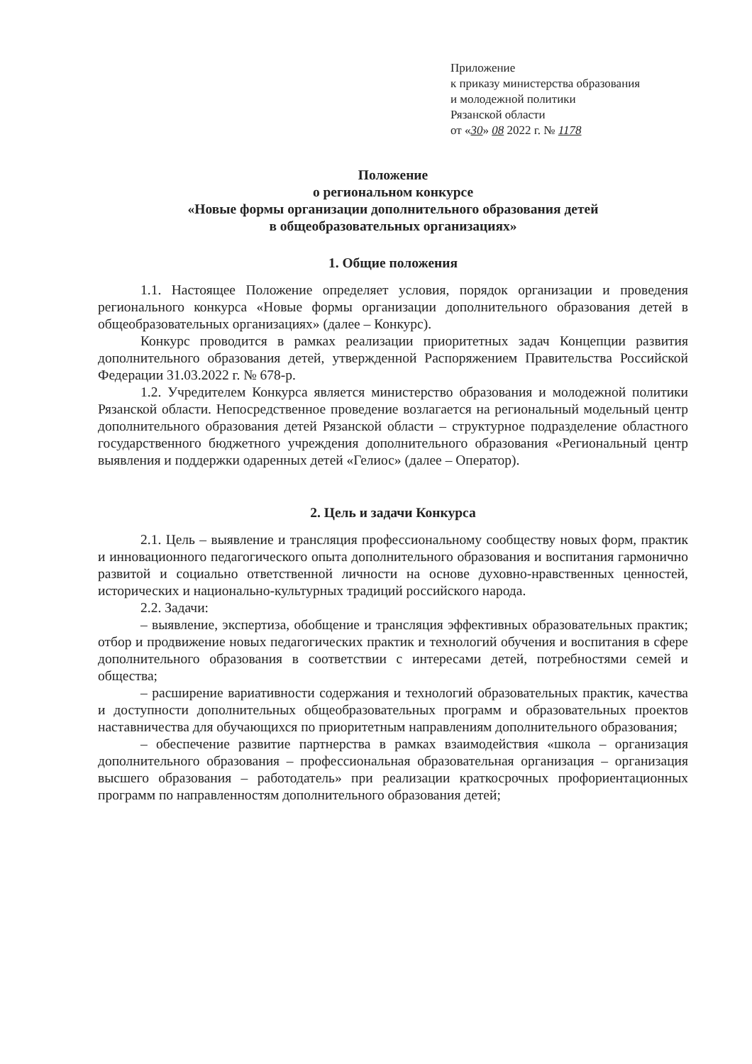Приложение
к приказу министерства образования
и молодежной политики
Рязанской области
от «30» 08 2022 г. № 1178
Положение
о региональном конкурсе
«Новые формы организации дополнительного образования детей
в общеобразовательных организациях»
1. Общие положения
1.1. Настоящее Положение определяет условия, порядок организации и проведения регионального конкурса «Новые формы организации дополнительного образования детей в общеобразовательных организациях» (далее – Конкурс).
Конкурс проводится в рамках реализации приоритетных задач Концепции развития дополнительного образования детей, утвержденной Распоряжением Правительства Российской Федерации 31.03.2022 г. № 678-р.
1.2. Учредителем Конкурса является министерство образования и молодежной политики Рязанской области. Непосредственное проведение возлагается на региональный модельный центр дополнительного образования детей Рязанской области – структурное подразделение областного государственного бюджетного учреждения дополнительного образования «Региональный центр выявления и поддержки одаренных детей «Гелиос» (далее – Оператор).
2. Цель и задачи Конкурса
2.1. Цель – выявление и трансляция профессиональному сообществу новых форм, практик и инновационного педагогического опыта дополнительного образования и воспитания гармонично развитой и социально ответственной личности на основе духовно-нравственных ценностей, исторических и национально-культурных традиций российского народа.
2.2. Задачи:
– выявление, экспертиза, обобщение и трансляция эффективных образовательных практик; отбор и продвижение новых педагогических практик и технологий обучения и воспитания в сфере дополнительного образования в соответствии с интересами детей, потребностями семей и общества;
– расширение вариативности содержания и технологий образовательных практик, качества и доступности дополнительных общеобразовательных программ и образовательных проектов наставничества для обучающихся по приоритетным направлениям дополнительного образования;
– обеспечение развитие партнерства в рамках взаимодействия «школа – организация дополнительного образования – профессиональная образовательная организация – организация высшего образования – работодатель» при реализации краткосрочных профориентационных программ по направленностям дополнительного образования детей;